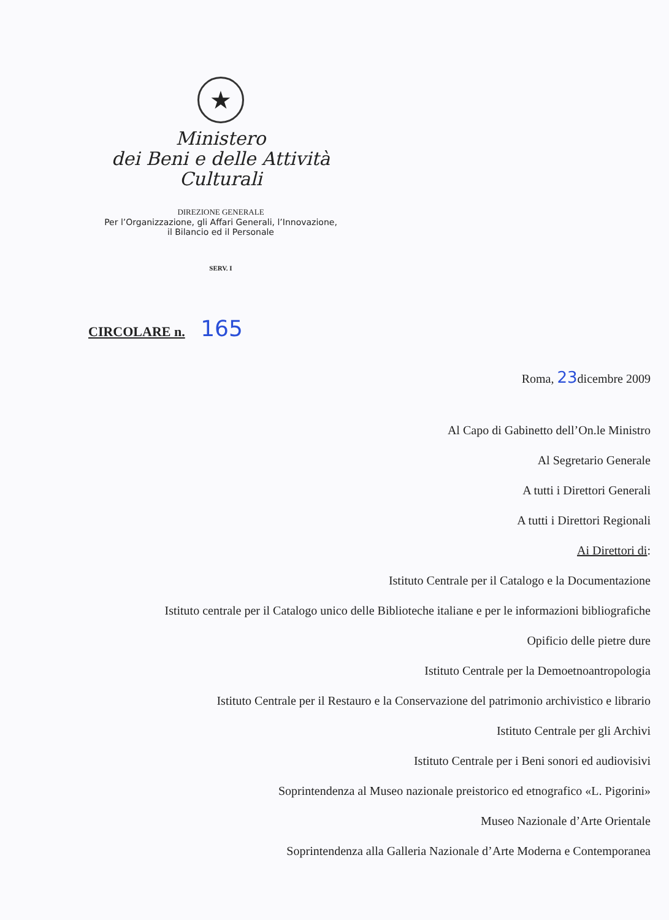★
Ministero
dei Beni e delle Attività Culturali
DIREZIONE GENERALE
Per l’Organizzazione, gli Affari Generali, l’Innovazione,
il Bilancio ed il Personale
SERV. I
CIRCOLARE n. 165
Roma, 23dicembre 2009
Al Capo di Gabinetto dell’On.le Ministro
Al Segretario Generale
A tutti i Direttori Generali
A tutti i Direttori Regionali
Ai Direttori di:
Istituto Centrale per il Catalogo e la Documentazione
Istituto centrale per il Catalogo unico delle Biblioteche italiane e per le informazioni bibliografiche
Opificio delle pietre dure
Istituto Centrale per la Demoetnoantropologia
Istituto Centrale per il Restauro e la Conservazione del patrimonio archivistico e librario
Istituto Centrale per gli Archivi
Istituto Centrale per i Beni sonori ed audiovisivi
Soprintendenza al Museo nazionale preistorico ed etnografico «L. Pigorini»
Museo Nazionale d’Arte Orientale
Soprintendenza alla Galleria Nazionale d’Arte Moderna e Contemporanea